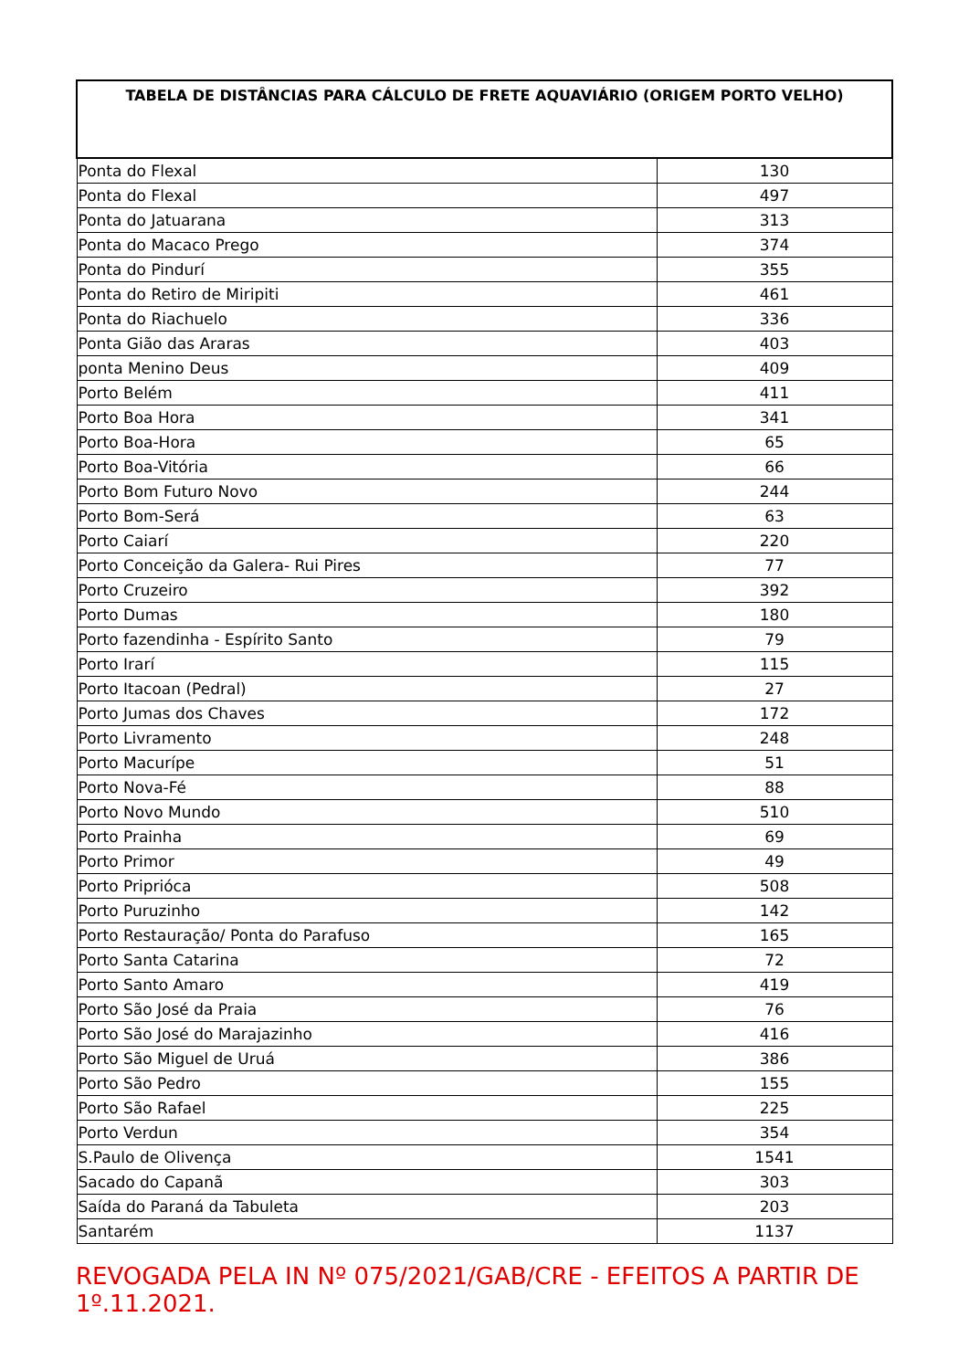| TABELA DE DISTÂNCIAS PARA CÁLCULO DE FRETE AQUAVIÁRIO (ORIGEM PORTO VELHO) | |
| --- | --- |
| Ponta do Flexal | 130 |
| Ponta do Flexal | 497 |
| Ponta do Jatuarana | 313 |
| Ponta do Macaco Prego | 374 |
| Ponta do Pindurí | 355 |
| Ponta do Retiro de Miripiti | 461 |
| Ponta do Riachuelo | 336 |
| Ponta Gião das Araras | 403 |
| ponta Menino Deus | 409 |
| Porto Belém | 411 |
| Porto Boa Hora | 341 |
| Porto Boa-Hora | 65 |
| Porto Boa-Vitória | 66 |
| Porto Bom Futuro Novo | 244 |
| Porto Bom-Será | 63 |
| Porto Caiarí | 220 |
| Porto Conceição da Galera- Rui Pires | 77 |
| Porto Cruzeiro | 392 |
| Porto Dumas | 180 |
| Porto fazendinha - Espírito Santo | 79 |
| Porto Irarí | 115 |
| Porto Itacoan (Pedral) | 27 |
| Porto Jumas dos Chaves | 172 |
| Porto Livramento | 248 |
| Porto Macurípe | 51 |
| Porto Nova-Fé | 88 |
| Porto Novo Mundo | 510 |
| Porto Prainha | 69 |
| Porto Primor | 49 |
| Porto Priprióca | 508 |
| Porto Puruzinho | 142 |
| Porto Restauração/ Ponta do Parafuso | 165 |
| Porto Santa Catarina | 72 |
| Porto Santo Amaro | 419 |
| Porto São José da Praia | 76 |
| Porto São José do Marajazinho | 416 |
| Porto São Miguel de Uruá | 386 |
| Porto São Pedro | 155 |
| Porto São Rafael | 225 |
| Porto Verdun | 354 |
| S.Paulo de Olivença | 1541 |
| Sacado do Capanã | 303 |
| Saída do Paraná da Tabuleta | 203 |
| Santarém | 1137 |
REVOGADA PELA IN Nº 075/2021/GAB/CRE - EFEITOS A PARTIR DE 1º.11.2021.